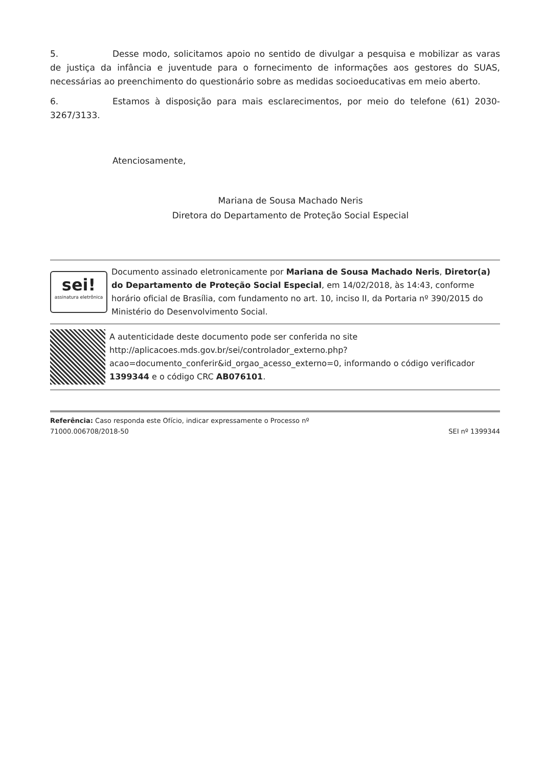5. Desse modo, solicitamos apoio no sentido de divulgar a pesquisa e mobilizar as varas de justiça da infância e juventude para o fornecimento de informações aos gestores do SUAS, necessárias ao preenchimento do questionário sobre as medidas socioeducativas em meio aberto.
6. Estamos à disposição para mais esclarecimentos, por meio do telefone (61) 2030-3267/3133.
Atenciosamente,
Mariana de Sousa Machado Neris
Diretora do Departamento de Proteção Social Especial
sei!
assinatura eletrônica
Documento assinado eletronicamente por Mariana de Sousa Machado Neris, Diretor(a) do Departamento de Proteção Social Especial, em 14/02/2018, às 14:43, conforme horário oficial de Brasília, com fundamento no art. 10, inciso II, da Portaria nº 390/2015 do Ministério do Desenvolvimento Social.
A autenticidade deste documento pode ser conferida no site http://aplicacoes.mds.gov.br/sei/controlador_externo.php?acao=documento_conferir&id_orgao_acesso_externo=0, informando o código verificador 1399344 e o código CRC AB076101.
Referência: Caso responda este Ofício, indicar expressamente o Processo nº
71000.006708/2018-50
SEI nº 1399344